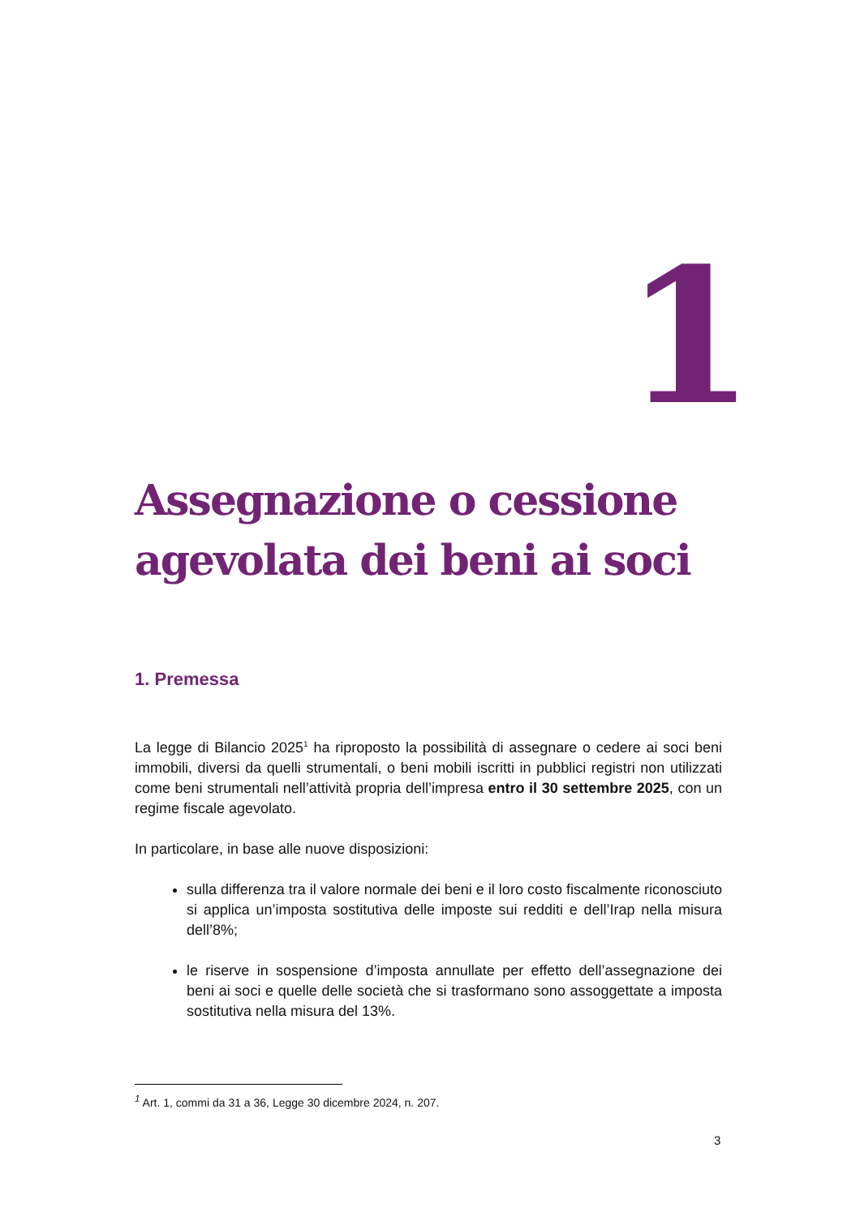1
Assegnazione o cessione
agevolata dei beni ai soci
1. Premessa
La legge di Bilancio 2025<sup>1</sup> ha riproposto la possibilità di assegnare o cedere ai soci beni immobili, diversi da quelli strumentali, o beni mobili iscritti in pubblici registri non utilizzati come beni strumentali nell’attività propria dell’impresa entro il 30 settembre 2025, con un regime fiscale agevolato.
In particolare, in base alle nuove disposizioni:
sulla differenza tra il valore normale dei beni e il loro costo fiscalmente riconosciuto si applica un’imposta sostitutiva delle imposte sui redditi e dell’Irap nella misura dell’8%;
le riserve in sospensione d’imposta annullate per effetto dell’assegnazione dei beni ai soci e quelle delle società che si trasformano sono assoggettate a imposta sostitutiva nella misura del 13%.
<sup>1</sup> Art. 1, commi da 31 a 36, Legge 30 dicembre 2024, n. 207.
3